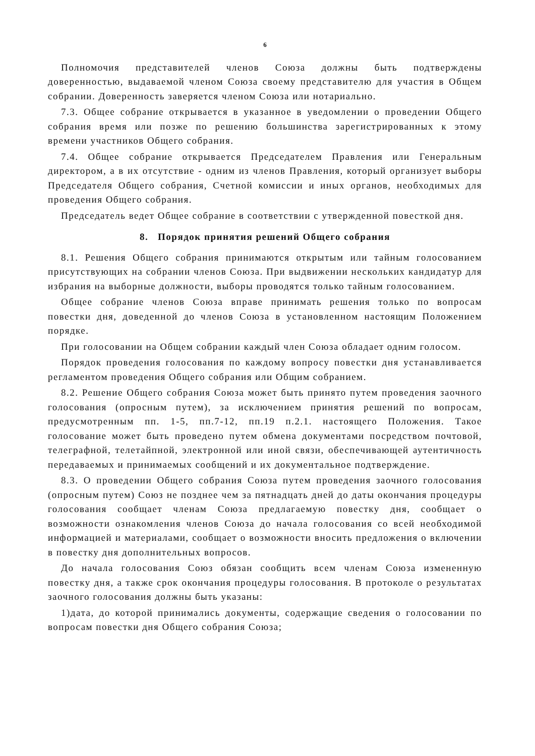6
Полномочия представителей членов Союза должны быть подтверждены доверенностью, выдаваемой членом Союза своему представителю для участия в Общем собрании. Доверенность заверяется членом Союза или нотариально.
7.3. Общее собрание открывается в указанное в уведомлении о проведении Общего собрания время или позже по решению большинства зарегистрированных к этому времени участников Общего собрания.
7.4. Общее собрание открывается Председателем Правления или Генеральным директором, а в их отсутствие - одним из членов Правления, который организует выборы Председателя Общего собрания, Счетной комиссии и иных органов, необходимых для проведения Общего собрания.
Председатель ведет Общее собрание в соответствии с утвержденной повесткой дня.
8. Порядок принятия решений Общего собрания
8.1. Решения Общего собрания принимаются открытым или тайным голосованием присутствующих на собрании членов Союза. При выдвижении нескольких кандидатур для избрания на выборные должности, выборы проводятся только тайным голосованием.
Общее собрание членов Союза вправе принимать решения только по вопросам повестки дня, доведенной до членов Союза в установленном настоящим Положением порядке.
При голосовании на Общем собрании каждый член Союза обладает одним голосом.
Порядок проведения голосования по каждому вопросу повестки дня устанавливается регламентом проведения Общего собрания или Общим собранием.
8.2. Решение Общего собрания Союза может быть принято путем проведения заочного голосования (опросным путем), за исключением принятия решений по вопросам, предусмотренным пп. 1-5, пп.7-12, пп.19 п.2.1. настоящего Положения. Такое голосование может быть проведено путем обмена документами посредством почтовой, телеграфной, телетайпной, электронной или иной связи, обеспечивающей аутентичность передаваемых и принимаемых сообщений и их документальное подтверждение.
8.3. О проведении Общего собрания Союза путем проведения заочного голосования (опросным путем) Союз не позднее чем за пятнадцать дней до даты окончания процедуры голосования сообщает членам Союза предлагаемую повестку дня, сообщает о возможности ознакомления членов Союза до начала голосования со всей необходимой информацией и материалами, сообщает о возможности вносить предложения о включении в повестку дня дополнительных вопросов.
До начала голосования Союз обязан сообщить всем членам Союза измененную повестку дня, а также срок окончания процедуры голосования. В протоколе о результатах заочного голосования должны быть указаны:
1)дата, до которой принимались документы, содержащие сведения о голосовании по вопросам повестки дня Общего собрания Союза;